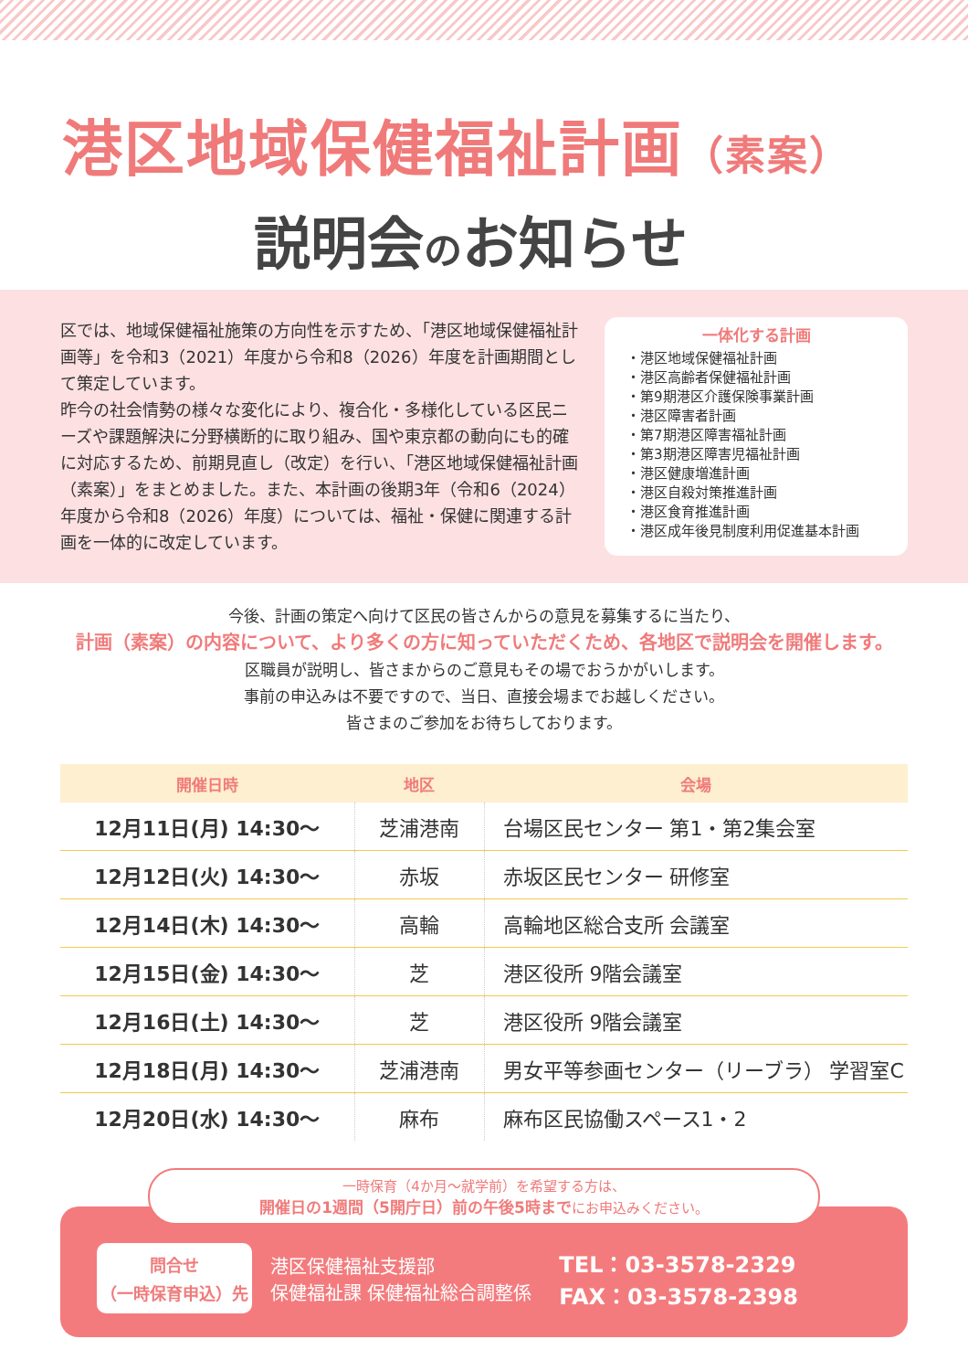港区地域保健福祉計画（素案）
説明会のお知らせ
区では、地域保健福祉施策の方向性を示すため、「港区地域保健福祉計画等」を令和3（2021）年度から令和8（2026）年度を計画期間として策定しています。
昨今の社会情勢の様々な変化により、複合化・多様化している区民ニーズや課題解決に分野横断的に取り組み、国や東京都の動向にも的確に対応するため、前期見直し（改定）を行い、「港区地域保健福祉計画（素案）」をまとめました。また、本計画の後期3年（令和6（2024）年度から令和8（2026）年度）については、福祉・保健に関連する計画を一体的に改定しています。
一体化する計画
・港区地域保健福祉計画
・港区高齢者保健福祉計画
・第9期港区介護保険事業計画
・港区障害者計画
・第7期港区障害福祉計画
・第3期港区障害児福祉計画
・港区健康増進計画
・港区自殺対策推進計画
・港区食育推進計画
・港区成年後見制度利用促進基本計画
今後、計画の策定へ向けて区民の皆さんからの意見を募集するに当たり、
計画（素案）の内容について、より多くの方に知っていただくため、各地区で説明会を開催します。
区職員が説明し、皆さまからのご意見もその場でおうかがいします。
事前の申込みは不要ですので、当日、直接会場までお越しください。
皆さまのご参加をお待ちしております。
| 開催日時 | 地区 | 会場 |
| --- | --- | --- |
| 12月11日(月) 14:30～ | 芝浦港南 | 台場区民センター 第1・第2集会室 |
| 12月12日(火) 14:30～ | 赤坂 | 赤坂区民センター 研修室 |
| 12月14日(木) 14:30～ | 高輪 | 高輪地区総合支所 会議室 |
| 12月15日(金) 14:30～ | 芝 | 港区役所 9階会議室 |
| 12月16日(土) 14:30～ | 芝 | 港区役所 9階会議室 |
| 12月18日(月) 14:30～ | 芝浦港南 | 男女平等参画センター（リーブラ） 学習室C |
| 12月20日(水) 14:30～ | 麻布 | 麻布区民協働スペース1・2 |
一時保育（4か月～就学前）を希望する方は、
開催日の1週間（5開庁日）前の午後5時までにお申込みください。
問合せ
（一時保育申込）先
港区保健福祉支援部
保健福祉課 保健福祉総合調整係
TEL：03-3578-2329
FAX：03-3578-2398